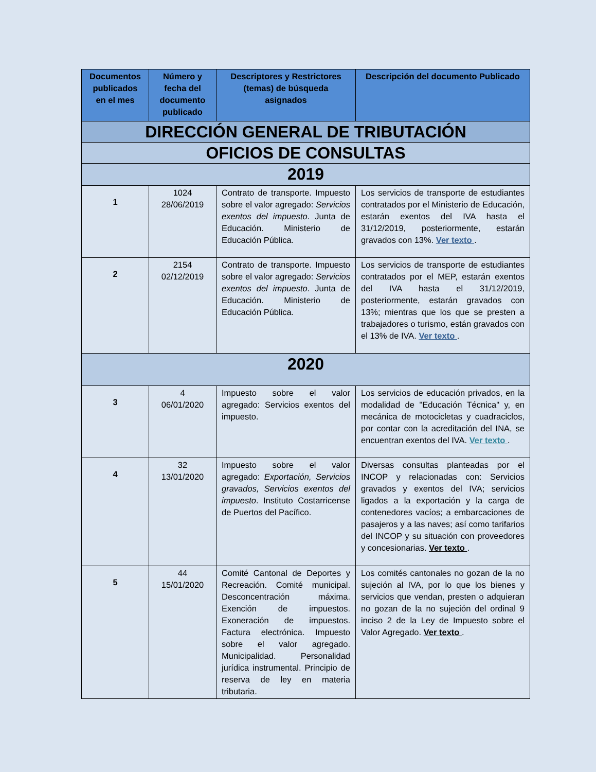| Documentos publicados en el mes | Número y fecha del documento publicado | Descriptores y Restrictores (temas) de búsqueda asignados | Descripción del documento Publicado |
| --- | --- | --- | --- |
| DIRECCIÓN GENERAL DE TRIBUTACIÓN | | | |
| OFICIOS DE CONSULTAS | | | |
| 2019 | | | |
| 1 | 1024 28/06/2019 | Contrato de transporte. Impuesto sobre el valor agregado: Servicios exentos del impuesto . Junta de Educación. Ministerio de Educación Pública. | Los servicios de transporte de estudiantes contratados por el Ministerio de Educación, estarán exentos del IVA hasta el 31/12/2019, posteriormente, estarán gravados con 13%. Ver texto . |
| 2 | 2154 02/12/2019 | Contrato de transporte. Impuesto sobre el valor agregado: Servicios exentos del impuesto . Junta de Educación. Ministerio de Educación Pública. | Los servicios de transporte de estudiantes contratados por el MEP, estarán exentos del IVA hasta el 31/12/2019, posteriormente, estarán gravados con 13%; mientras que los que se presten a trabajadores o turismo, están gravados con el 13% de IVA. Ver texto . |
| 2020 | | | |
| 3 | 4 06/01/2020 | Impuesto sobre el valor agregado: Servicios exentos del impuesto. | Los servicios de educación privados, en la modalidad de "Educación Técnica" y, en mecánica de motocicletas y cuadraciclos, por contar con la acreditación del INA, se encuentran exentos del IVA. Ver texto . |
| 4 | 32 13/01/2020 | Impuesto sobre el valor agregado: Exportación, Servicios gravados, Servicios exentos del impuesto . Instituto Costarricense de Puertos del Pacífico. | Diversas consultas planteadas por el INCOP y relacionadas con: Servicios gravados y exentos del IVA; servicios ligados a la exportación y la carga de contenedores vacíos; a embarcaciones de pasajeros y a las naves; así como tarifarios del INCOP y su situación con proveedores y concesionarias. Ver texto . |
| 5 | 44 15/01/2020 | Comité Cantonal de Deportes y Recreación. Comité municipal. Desconcentración máxima. Exención de impuestos. Exoneración de impuestos. Factura electrónica. Impuesto sobre el valor agregado. Municipalidad. Personalidad jurídica instrumental. Principio de reserva de ley en materia tributaria. | Los comités cantonales no gozan de la no sujeción al IVA, por lo que los bienes y servicios que vendan, presten o adquieran no gozan de la no sujeción del ordinal 9 inciso 2 de la Ley de Impuesto sobre el Valor Agregado. Ver texto . |